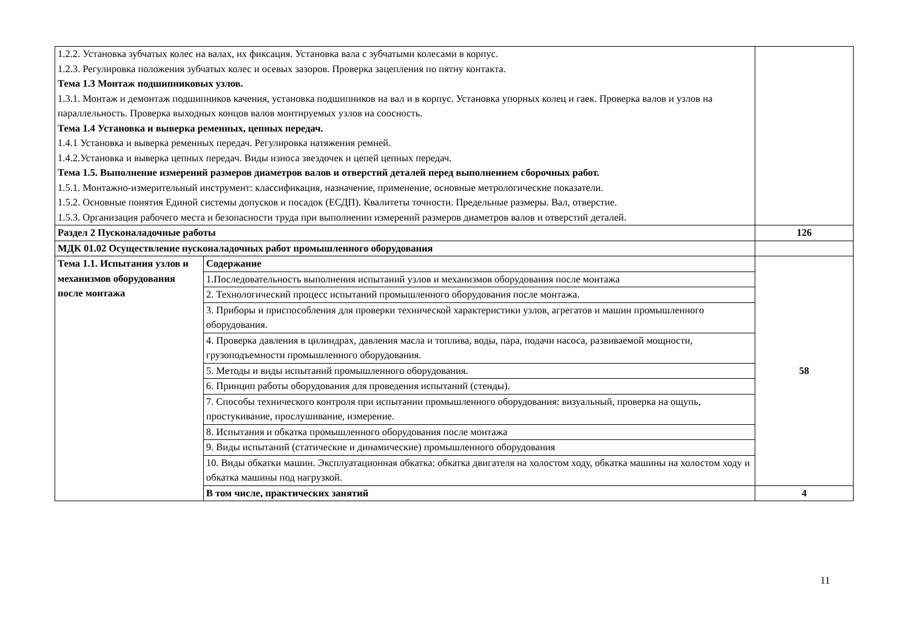| 1.2.2. Установка зубчатых колес на валах, их фиксация. Установка вала с зубчатыми колесами в корпус. 1.2.3. Регулировка положения зубчатых колес и осевых зазоров. Проверка зацепления по пятну контакта. Тема 1.3 Монтаж подшипниковых узлов. 1.3.1. Монтаж и демонтаж подшипников качения, установка подшипников на вал и в корпус. Установка упорных колец и гаек. Проверка валов и узлов на параллельность. Проверка выходных концов валов монтируемых узлов на соосность. Тема 1.4 Установка и выверка ременных, цепных передач. 1.4.1 Установка и выверка ременных передач. Регулировка натяжения ремней. 1.4.2.Установка и выверка цепных передач. Виды износа звездочек и цепей цепных передач. Тема 1.5. Выполнение измерений размеров диаметров валов и отверстий деталей перед выполнением сборочных работ. 1.5.1. Монтажно-измерительный инструмент: классификация, назначение, применение, основные метрологические показатели. 1.5.2. Основные понятия Единой системы допусков и посадок (ЕСДП). Квалитеты точности. Предельные размеры. Вал, отверстие. 1.5.3. Организация рабочего места и безопасности труда при выполнении измерений размеров диаметров валов и отверстий деталей. | | |
| Раздел 2 Пусконаладочные работы | | 126 |
| МДК 01.02 Осуществление пусконаладочных работ промышленного оборудования | | |
| Тема 1.1. Испытания узлов и механизмов оборудования после монтажа | Содержание | 58 |
| | 1.Последовательность выполнения испытаний узлов и механизмов оборудования после монтажа | |
| | 2. Технологический процесс испытаний промышленного оборудования после монтажа. | |
| | 3. Приборы и приспособления для проверки технической характеристики узлов, агрегатов и машин промышленного оборудования. | |
| | 4. Проверка давления в цилиндрах, давления масла и топлива, воды, пара, подачи насоса, развиваемой мощности, грузоподъемности промышленного оборудования. | |
| | 5. Методы и виды испытаний промышленного оборудования. | |
| | 6. Принцип работы оборудования для проведения испытаний (стенды). | |
| | 7. Способы технического контроля при испытании промышленного оборудования: визуальный, проверка на ощупь, простукивание, прослушивание, измерение. | |
| | 8. Испытания и обкатка промышленного оборудования после монтажа | |
| | 9. Виды испытаний (статические и динамические) промышленного оборудования | |
| | 10. Виды обкатки машин. Эксплуатационная обкатка: обкатка двигателя на холостом ходу, обкатка машины на холостом ходу и обкатка машины под нагрузкой. | |
| | В том числе, практических занятий | 4 |
11